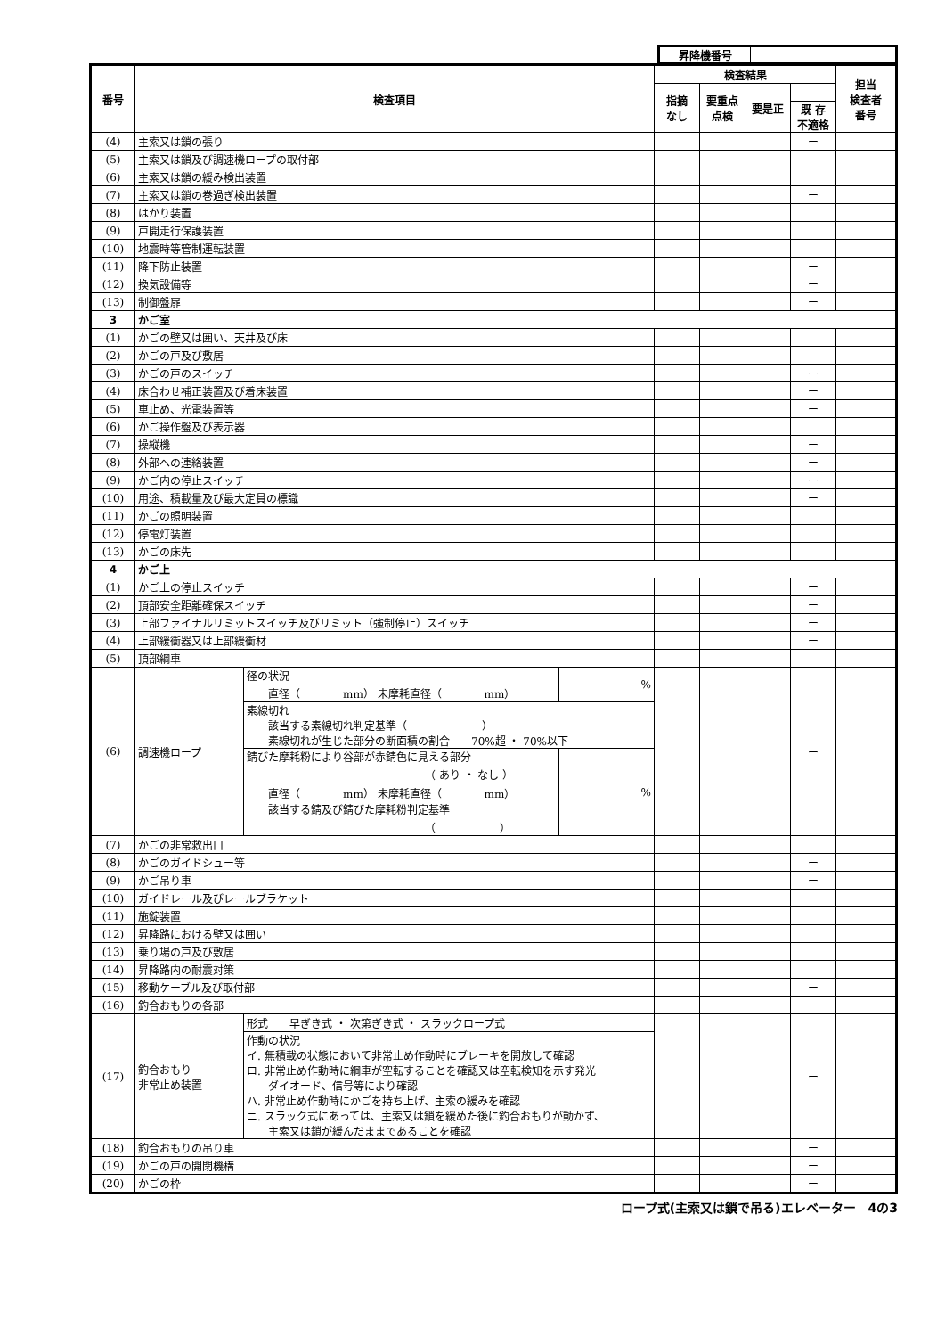| 昇降機番号 | |
| 番号 | 検査項目 | | | 検査結果 | | | | 担当 検査者 番号 |
| --- | --- | --- | --- | --- | --- | --- | --- | --- |
| | | | | 指摘 なし | 要重点 点検 | 要是正 | | |
| | | | | | | | 既 存 不適格 | |
| (4) | 主索又は鎖の張り | | | | | | ー | |
| (5) | 主索又は鎖及び調速機ロープの取付部 | | | | | | | |
| (6) | 主索又は鎖の緩み検出装置 | | | | | | | |
| (7) | 主索又は鎖の巻過ぎ検出装置 | | | | | | ー | |
| (8) | はかり装置 | | | | | | | |
| (9) | 戸開走行保護装置 | | | | | | | |
| (10) | 地震時等管制運転装置 | | | | | | | |
| (11) | 降下防止装置 | | | | | | ー | |
| (12) | 換気設備等 | | | | | | ー | |
| (13) | 制御盤扉 | | | | | | ー | |
| 3 | かご室 | | | | | | | |
| (1) | かごの壁又は囲い、天井及び床 | | | | | | | |
| (2) | かごの戸及び敷居 | | | | | | | |
| (3) | かごの戸のスイッチ | | | | | | ー | |
| (4) | 床合わせ補正装置及び着床装置 | | | | | | ー | |
| (5) | 車止め、光電装置等 | | | | | | ー | |
| (6) | かご操作盤及び表示器 | | | | | | | |
| (7) | 操縦機 | | | | | | ー | |
| (8) | 外部への連絡装置 | | | | | | ー | |
| (9) | かご内の停止スイッチ | | | | | | ー | |
| (10) | 用途、積載量及び最大定員の標識 | | | | | | ー | |
| (11) | かごの照明装置 | | | | | | | |
| (12) | 停電灯装置 | | | | | | | |
| (13) | かごの床先 | | | | | | | |
| 4 | かご上 | | | | | | | |
| (1) | かご上の停止スイッチ | | | | | | ー | |
| (2) | 頂部安全距離確保スイッチ | | | | | | ー | |
| (3) | 上部ファイナルリミットスイッチ及びリミット（強制停止）スイッチ | | | | | | ー | |
| (4) | 上部緩衝器又は上部緩衝材 | | | | | | ー | |
| (5) | 頂部綱車 | | | | | | | |
| (6) | 調速機ロープ | 径の状況 直径（ mm） 未摩耗直径（ mm） | % | | | | ー | |
| | | 素線切れ 該当する素線切れ判定基準（ ） 素線切れが生じた部分の断面積の割合 70%超 ・ 70%以下 | | | | | | |
| | | 錆びた摩耗粉により谷部が赤錆色に見える部分 （ あり ・ なし ） 直径（ mm） 未摩耗直径（ mm） 該当する錆及び錆びた摩耗粉判定基準 （ ） | % | | | | | |
| (7) | かごの非常救出口 | | | | | | | |
| (8) | かごのガイドシュー等 | | | | | | ー | |
| (9) | かご吊り車 | | | | | | ー | |
| (10) | ガイドレール及びレールブラケット | | | | | | | |
| (11) | 施錠装置 | | | | | | | |
| (12) | 昇降路における壁又は囲い | | | | | | | |
| (13) | 乗り場の戸及び敷居 | | | | | | | |
| (14) | 昇降路内の耐震対策 | | | | | | | |
| (15) | 移動ケーブル及び取付部 | | | | | | ー | |
| (16) | 釣合おもりの各部 | | | | | | | |
| (17) | 釣合おもり 非常止め装置 | 形式 早ぎき式 ・ 次第ぎき式 ・ スラックロープ式 | | | | | ー | |
| | | 作動の状況 イ. 無積載の状態において非常止め作動時にブレーキを開放して確認 ロ. 非常止め作動時に綱車が空転することを確認又は空転検知を示す発光 ダイオード、信号等により確認 ハ. 非常止め作動時にかごを持ち上げ、主索の緩みを確認 ニ. スラック式にあっては、主索又は鎖を緩めた後に釣合おもりが動かず、 主索又は鎖が緩んだままであることを確認 | | | | | | |
| (18) | 釣合おもりの吊り車 | | | | | | ー | |
| (19) | かごの戸の開閉機構 | | | | | | ー | |
| (20) | かごの枠 | | | | | | ー | |
ロープ式(主索又は鎖で吊る)エレベーター　4の3